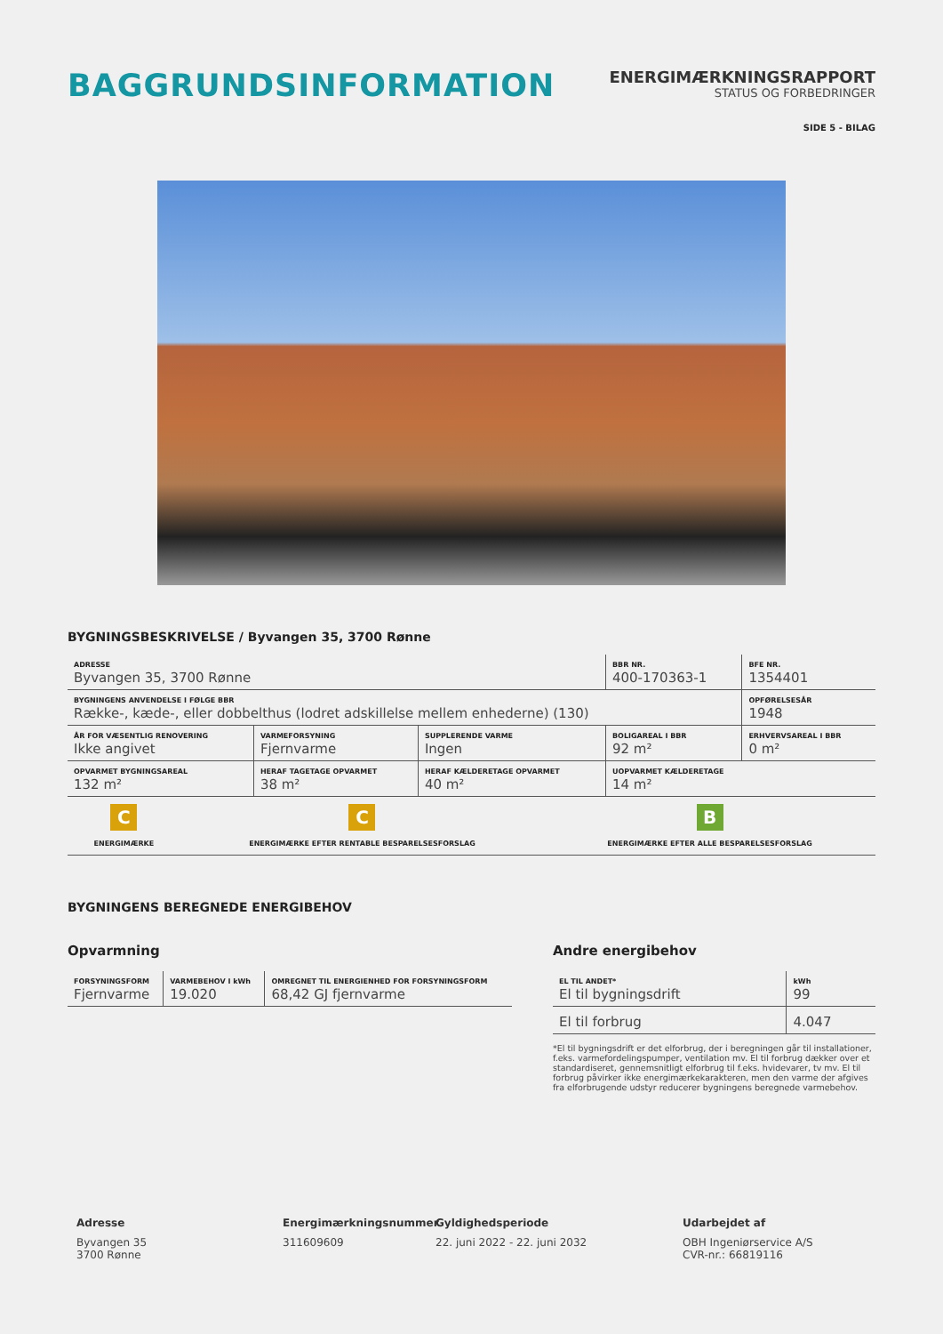BAGGRUNDSINFORMATION
ENERGIMÆRKNINGSRAPPORT
STATUS OG FORBEDRINGER
SIDE 5 - BILAG
BYGNINGSBESKRIVELSE / Byvangen 35, 3700 Rønne
| ADRESSE Byvangen 35, 3700 Rønne | | | BBR NR. 400-170363-1 | BFE NR. 1354401 |
| BYGNINGENS ANVENDELSE I FØLGE BBR Række-, kæde-, eller dobbelthus (lodret adskillelse mellem enhederne) (130) | | | | OPFØRELSESÅR 1948 |
| ÅR FOR VÆSENTLIG RENOVERING Ikke angivet | VARMEFORSYNING Fjernvarme | SUPPLERENDE VARME Ingen | BOLIGAREAL I BBR 92 m² | ERHVERVSAREAL I BBR 0 m² |
| OPVARMET BYGNINGSAREAL 132 m² | HERAF TAGETAGE OPVARMET 38 m² | HERAF KÆLDERETAGE OPVARMET 40 m² | UOPVARMET KÆLDERETAGE 14 m² | |
| C ENERGIMÆRKE | C ENERGIMÆRKE EFTER RENTABLE BESPARELSESFORSLAG | B ENERGIMÆRKE EFTER ALLE BESPARELSESFORSLAG |
BYGNINGENS BEREGNEDE ENERGIBEHOV
Opvarmning
| FORSYNINGSFORM Fjernvarme | VARMEBEHOV I kWh 19.020 | OMREGNET TIL ENERGIENHED FOR FORSYNINGSFORM 68,42 GJ fjernvarme |
Andre energibehov
| EL TIL ANDET* El til bygningsdrift | kWh 99 |
| El til forbrug | 4.047 |
*El til bygningsdrift er det elforbrug, der i beregningen går til installationer, f.eks. varmefordelingspumper, ventilation mv. El til forbrug dækker over et standardiseret, gennemsnitligt elforbrug til f.eks. hvidevarer, tv mv. El til forbrug påvirker ikke energimærkekarakteren, men den varme der afgives fra elforbrugende udstyr reducerer bygningens beregnede varmebehov.
Adresse
Byvangen 35
3700 Rønne
Energimærkningsnummer
311609609
Gyldighedsperiode
22. juni 2022 - 22. juni 2032
Udarbejdet af
OBH Ingeniørservice A/S
CVR-nr.: 66819116